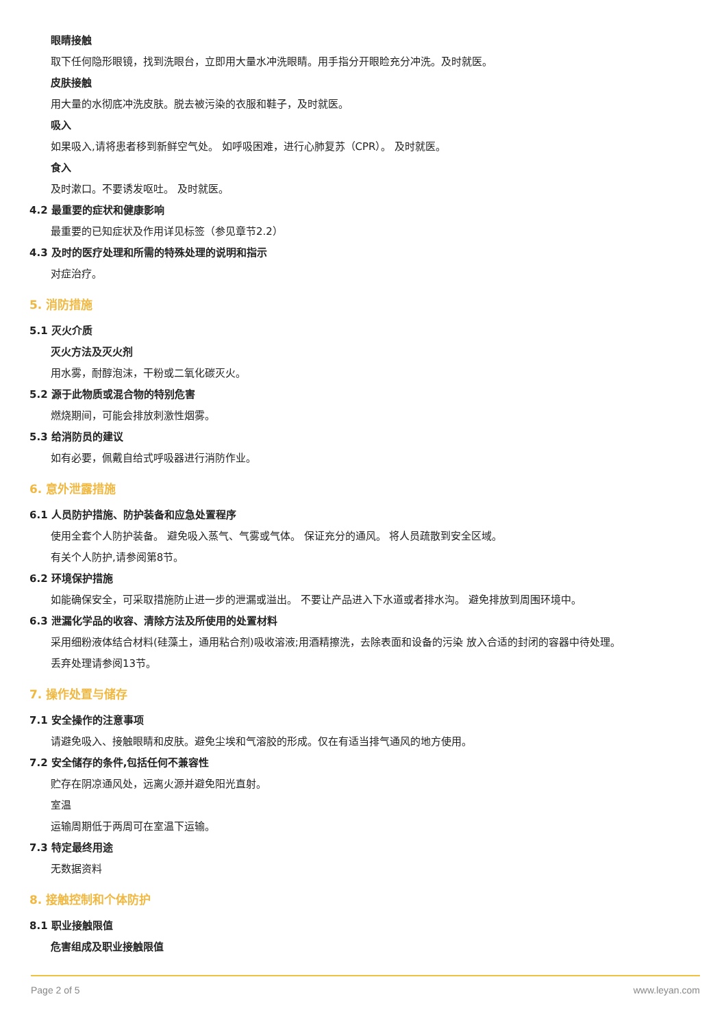眼睛接触
取下任何隐形眼镜，找到洗眼台，立即用大量水冲洗眼睛。用手指分开眼睑充分冲洗。及时就医。
皮肤接触
用大量的水彻底冲洗皮肤。脱去被污染的衣服和鞋子，及时就医。
吸入
如果吸入,请将患者移到新鲜空气处。 如呼吸困难，进行心肺复苏（CPR）。 及时就医。
食入
及时漱口。不要诱发呕吐。 及时就医。
4.2 最重要的症状和健康影响
最重要的已知症状及作用详见标签（参见章节2.2）
4.3 及时的医疗处理和所需的特殊处理的说明和指示
对症治疗。
5. 消防措施
5.1 灭火介质
灭火方法及灭火剂
用水雾，耐醇泡沫，干粉或二氧化碳灭火。
5.2 源于此物质或混合物的特别危害
燃烧期间，可能会排放刺激性烟雾。
5.3 给消防员的建议
如有必要，佩戴自给式呼吸器进行消防作业。
6. 意外泄露措施
6.1 人员防护措施、防护装备和应急处置程序
使用全套个人防护装备。 避免吸入蒸气、气雾或气体。 保证充分的通风。 将人员疏散到安全区域。
有关个人防护,请参阅第8节。
6.2 环境保护措施
如能确保安全，可采取措施防止进一步的泄漏或溢出。 不要让产品进入下水道或者排水沟。 避免排放到周围环境中。
6.3 泄漏化学品的收容、清除方法及所使用的处置材料
采用细粉液体结合材料(硅藻土，通用粘合剂)吸收溶液;用酒精擦洗，去除表面和设备的污染 放入合适的封闭的容器中待处理。
丢弃处理请参阅13节。
7. 操作处置与储存
7.1 安全操作的注意事项
请避免吸入、接触眼睛和皮肤。避免尘埃和气溶胶的形成。仅在有适当排气通风的地方使用。
7.2 安全储存的条件,包括任何不兼容性
贮存在阴凉通风处，远离火源并避免阳光直射。
室温
运输周期低于两周可在室温下运输。
7.3 特定最终用途
无数据资料
8. 接触控制和个体防护
8.1 职业接触限值
危害组成及职业接触限值
Page 2 of 5 www.leyan.com